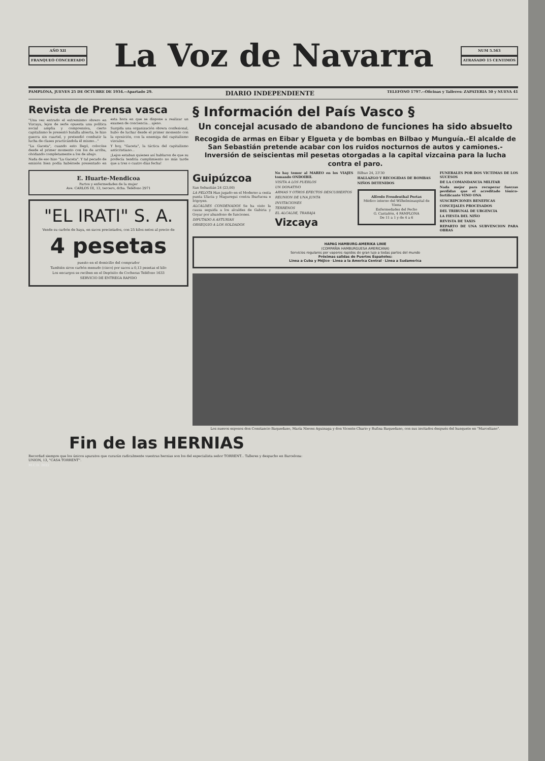AÑO XII
FRANQUEO CONCERTADO
La Voz de Navarra
NUM 5.563
ATRASADO 15 CENTIMOS
PAMPLONA, JUEVES 25 DE OCTUBRE DE 1934.--Apartado 29. DIARIO INDEPENDIENTE TELEFONO 1797.--Oficinas y Talleres: ZAPATERIA 50 y NUEVA 41
Revista de Prensa vasca
"Una vez entrado el extremismo obrero en Vizcaya, lejos de serle opuesta una política social amplia y comprensiva, cierto capitalismo le presentó batalla abierta, le hizo guerra sin cuartel, y pretendió combatir la lucha de clases practicándola él mismo..."
"La Gaceta", cuando esto llegó, colocóse desde el primer momento con los de arriba, olvidando completamente a los de abajo.
Nada de eso hizo "La Gaceta". Y tal pecado de emisión bien podía habérsele presentado en esta hora en que se dispone a realizar un examen de conciencia... ajeno.
Surgida una organización obrera confesional, hubo de luchar desde el primer momento con la oposición, con la enemiga del capitalismo vizcaíno.
Y hoy, "Gaceta", la táctica del capitalismo anticristiano...
¡Lejos estaban quienes así hablaron de que su profecía tendría cumplimiento no más tarde que a tres o cuatro días fecha!
E. Huarte-Mendicoa
Partos y enfermedades de la mujer
Ave. CARLOS III, 13, tercero, dcha. Teléfono 2971
"EL IRATI" S. A.
Vende su carbón de haya, en sacos precintados, con 25 kilos netos al precio de
4 pesetas
puesto en el domicilio del comprador
También sirve carbón menudo (cisco) por sacos a 0,13 pesetas el kilo
Los encargos se reciben en el Depósito de Cocheras Teléfono 1633
SERVICIO DE ENTREGA RAPIDO
§ Información del País Vasco §
Un concejal acusado de abandono de funciones ha sido absuelto
Recogida de armas en Eibar y Elgueta y de bombas en Bilbao y Munguía.-El alcalde de San Sebastián pretende acabar con los ruidos nocturnos de autos y camiones.-Inversión de seiscientas mil pesetas otorgadas a la capital vizcaina para la lucha contra el paro.
Guipúzcoa
San Sebastián 24 (23,00)
LA PELOTA Han jugado en el Moderno a cesta punta Ulacia y Maguregui contra Ibarlucea e Irigoyen.
ALCALDES CONDENADOS Se ha visto la causa seguida a los alcaldes de Gabiria y Goyar por abandono de funciones.
DIPUTADO A ASTURIAS
OBSEQUIO A LOS SOLDADOS
No hay temor al MAREO en los VIAJES tomando ONDOIBIL
VISITA A LOS PUEBLOS
UN DONATIVO
ARMAS Y OTROS EFECTOS DESCUBIERTOS
REUNION DE UNA JUNTA
INVITACIONES
TERRENOS
EL ALCALDE, TRABAJA
Vizcaya
Bilbao 24, 23'30
HALLAZGO Y RECOGIDAS DE BOMBAS
NIÑOS DETENIDOS
Alfredo Frendenthal Portas
Médico interno del Wilhelminaspital de Viena
Enfermedades del Pecho
G. Castañón, 4 PAMPLONA
De 11 a 1 y de 4 a 6
FUNERALES POR DOS VICTIMAS DE LOS SUCESOS
DE LA COMANDANCIA MILITAR
Nada mejor para recuperar fuerzas perdidas que el acreditado tónico-fortificante VINO ONA
SUSCRIPCIONES BENEFICAS
CONCEJALES PROCESADOS
DEL TRIBUNAL DE URGENCIA
LA FIESTA DEL NIÑO
REVISTA DE TAXIS
REPARTO DE UNA SUBVENCION PARA OBRAS
HAPAG HAMBURG-AMERIKA LINIE
(COMPAÑIA HAMBURGUESA AMERICANA)
Servicios regulares por vapores rapidos de gran lujo a todas partes del mundo
Próximas salidas de Puertos Españoles:
Linea a Cuba y Méjico · Linea a la America Central · Linea a Sudamerica
Los nuevos esposos don Constancio Baquedano, María Nieves Aguinaga y don Vicente Chario y Rufina Baquedano, con sus invitados después del banquete en "Marceliano".
Fin de las HERNIAS
Recordad siempre que los únicos aparatos que curarán radicalmente vuestras hernias son los del especialista señor TORRENT... Talleres y despacho en Barcelona: UNION, 13, "CASA TORRENT".
M.C.D. 2022